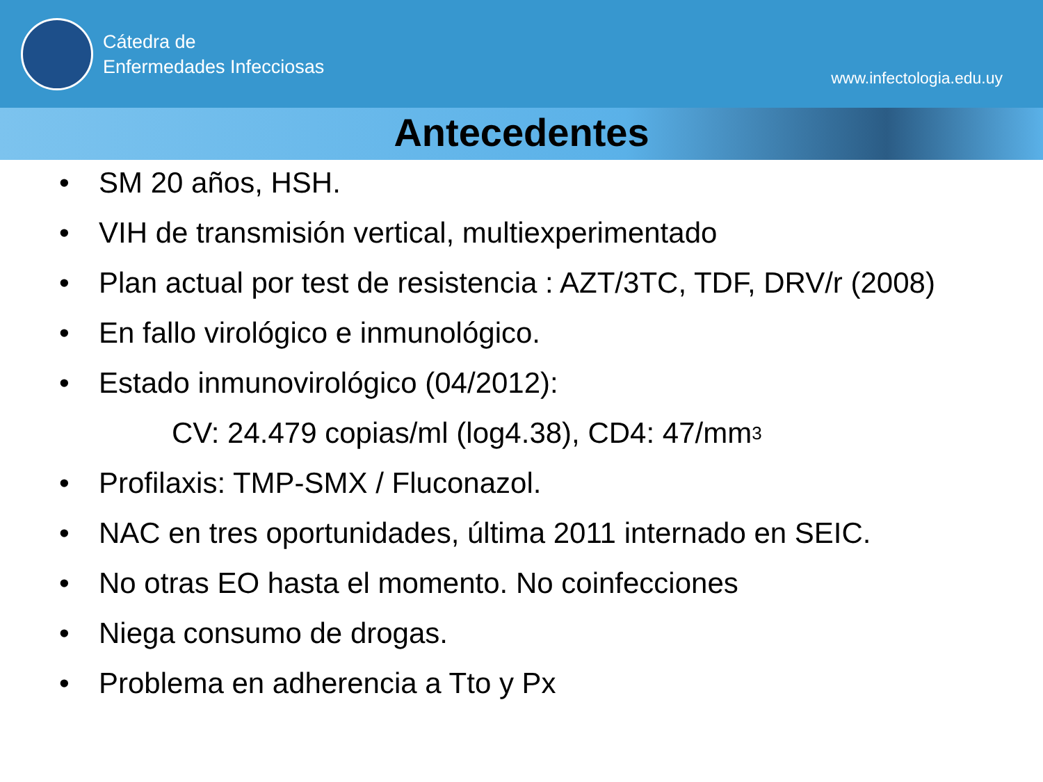Cátedra de
Enfermedades Infecciosas
www.infectologia.edu.uy
Antecedentes
• SM 20 años, HSH.
• VIH de transmisión vertical, multiexperimentado
• Plan actual por test de resistencia : AZT/3TC, TDF, DRV/r (2008)
• En fallo virológico e inmunológico.
• Estado inmunovirológico (04/2012):
CV: 24.479 copias/ml (log4.38), CD4: 47/mm<sup>3</sup>
• Profilaxis: TMP-SMX / Fluconazol.
• NAC en tres oportunidades, última 2011 internado en SEIC.
• No otras EO hasta el momento. No coinfecciones
• Niega consumo de drogas.
• Problema en adherencia a Tto y Px